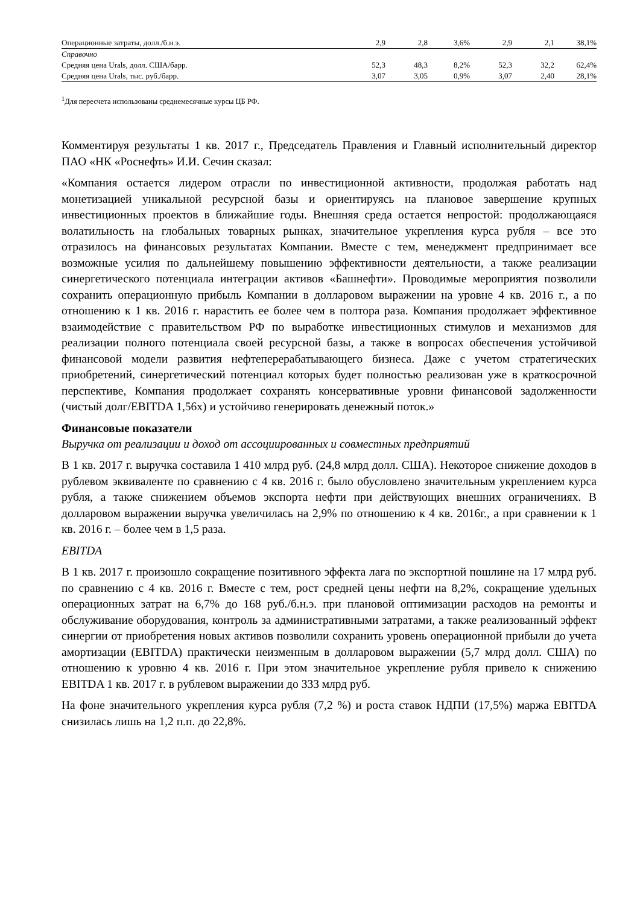| Операционные затраты, долл./б.н.э. | 2,9 | 2,8 | 3,6% | 2,9 | 2,1 | 38,1% |
| Справочно | | | | | | |
| Средняя цена Urals, долл. США/барр. | 52,3 | 48,3 | 8,2% | 52,3 | 32,2 | 62,4% |
| Средняя цена Urals, тыс. руб./барр. | 3,07 | 3,05 | 0,9% | 3,07 | 2,40 | 28,1% |
<sup>1</sup> Для пересчета использованы среднемесячные курсы ЦБ РФ.
Комментируя результаты 1 кв. 2017 г., Председатель Правления и Главный исполнительный директор ПАО «НК «Роснефть» И.И. Сечин сказал:
«Компания остается лидером отрасли по инвестиционной активности, продолжая работать над монетизацией уникальной ресурсной базы и ориентируясь на плановое завершение крупных инвестиционных проектов в ближайшие годы. Внешняя среда остается непростой: продолжающаяся волатильность на глобальных товарных рынках, значительное укрепления курса рубля – все это отразилось на финансовых результатах Компании. Вместе с тем, менеджмент предпринимает все возможные усилия по дальнейшему повышению эффективности деятельности, а также реализации синергетического потенциала интеграции активов «Башнефти». Проводимые мероприятия позволили сохранить операционную прибыль Компании в долларовом выражении на уровне 4 кв. 2016 г., а по отношению к 1 кв. 2016 г. нарастить ее более чем в полтора раза. Компания продолжает эффективное взаимодействие с правительством РФ по выработке инвестиционных стимулов и механизмов для реализации полного потенциала своей ресурсной базы, а также в вопросах обеспечения устойчивой финансовой модели развития нефтеперерабатывающего бизнеса. Даже с учетом стратегических приобретений, синергетический потенциал которых будет полностью реализован уже в краткосрочной перспективе, Компания продолжает сохранять консервативные уровни финансовой задолженности (чистый долг/EBITDA 1,56x) и устойчиво генерировать денежный поток.»
Финансовые показатели
Выручка от реализации и доход от ассоциированных и совместных предприятий
В 1 кв. 2017 г. выручка составила 1 410 млрд руб. (24,8 млрд долл. США). Некоторое снижение доходов в рублевом эквиваленте по сравнению с 4 кв. 2016 г. было обусловлено значительным укреплением курса рубля, а также снижением объемов экспорта нефти при действующих внешних ограничениях. В долларовом выражении выручка увеличилась на 2,9% по отношению к 4 кв. 2016г., а при сравнении к 1 кв. 2016 г. – более чем в 1,5 раза.
EBITDA
В 1 кв. 2017 г. произошло сокращение позитивного эффекта лага по экспортной пошлине на 17 млрд руб. по сравнению с 4 кв. 2016 г. Вместе с тем, рост средней цены нефти на 8,2%, сокращение удельных операционных затрат на 6,7% до 168 руб./б.н.э. при плановой оптимизации расходов на ремонты и обслуживание оборудования, контроль за административными затратами, а также реализованный эффект синергии от приобретения новых активов позволили сохранить уровень операционной прибыли до учета амортизации (EBITDA) практически неизменным в долларовом выражении (5,7 млрд долл. США) по отношению к уровню 4 кв. 2016 г. При этом значительное укрепление рубля привело к снижению EBITDA 1 кв. 2017 г. в рублевом выражении до 333 млрд руб.
На фоне значительного укрепления курса рубля (7,2 %) и роста ставок НДПИ (17,5%) маржа EBITDA снизилась лишь на 1,2 п.п. до 22,8%.